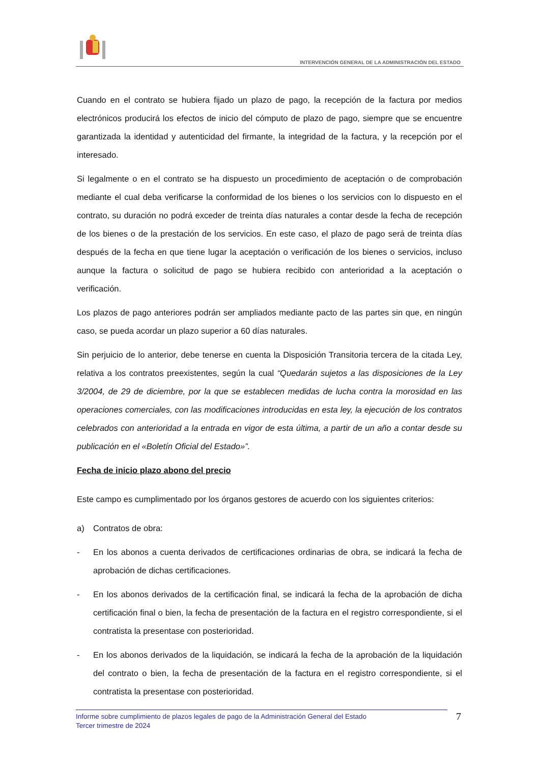INTERVENCIÓN GENERAL DE LA ADMINISTRACIÓN DEL ESTADO
Cuando en el contrato se hubiera fijado un plazo de pago, la recepción de la factura por medios electrónicos producirá los efectos de inicio del cómputo de plazo de pago, siempre que se encuentre garantizada la identidad y autenticidad del firmante, la integridad de la factura, y la recepción por el interesado.
Si legalmente o en el contrato se ha dispuesto un procedimiento de aceptación o de comprobación mediante el cual deba verificarse la conformidad de los bienes o los servicios con lo dispuesto en el contrato, su duración no podrá exceder de treinta días naturales a contar desde la fecha de recepción de los bienes o de la prestación de los servicios. En este caso, el plazo de pago será de treinta días después de la fecha en que tiene lugar la aceptación o verificación de los bienes o servicios, incluso aunque la factura o solicitud de pago se hubiera recibido con anterioridad a la aceptación o verificación.
Los plazos de pago anteriores podrán ser ampliados mediante pacto de las partes sin que, en ningún caso, se pueda acordar un plazo superior a 60 días naturales.
Sin perjuicio de lo anterior, debe tenerse en cuenta la Disposición Transitoria tercera de la citada Ley, relativa a los contratos preexistentes, según la cual “Quedarán sujetos a las disposiciones de la Ley 3/2004, de 29 de diciembre, por la que se establecen medidas de lucha contra la morosidad en las operaciones comerciales, con las modificaciones introducidas en esta ley, la ejecución de los contratos celebrados con anterioridad a la entrada en vigor de esta última, a partir de un año a contar desde su publicación en el «Boletín Oficial del Estado»”.
Fecha de inicio plazo abono del precio
Este campo es cumplimentado por los órganos gestores de acuerdo con los siguientes criterios:
a) Contratos de obra:
- En los abonos a cuenta derivados de certificaciones ordinarias de obra, se indicará la fecha de aprobación de dichas certificaciones.
- En los abonos derivados de la certificación final, se indicará la fecha de la aprobación de dicha certificación final o bien, la fecha de presentación de la factura en el registro correspondiente, si el contratista la presentase con posterioridad.
- En los abonos derivados de la liquidación, se indicará la fecha de la aprobación de la liquidación del contrato o bien, la fecha de presentación de la factura en el registro correspondiente, si el contratista la presentase con posterioridad.
Informe sobre cumplimiento de plazos legales de pago de la Administración General del Estado
Tercer trimestre de 2024
7